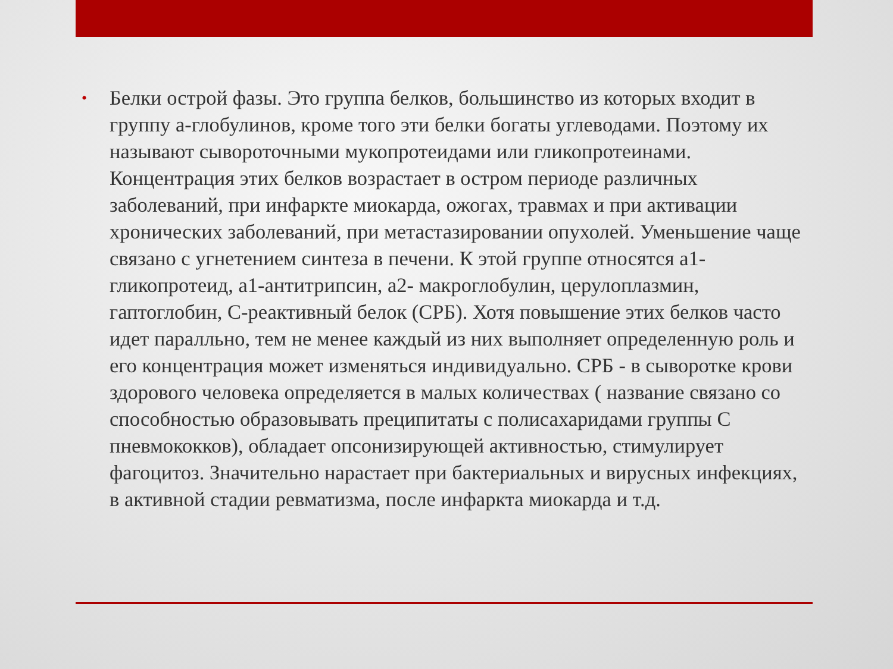•
Белки острой фазы. Это группа белков, большинство из которых входит в группу а-глобулинов, кроме того эти белки богаты углеводами. Поэтому их называют сывороточными мукопротеидами или гликопротеинами. Концентрация этих белков возрастает в остром периоде различных заболеваний, при инфаркте миокарда, ожогах, травмах и при активации хронических заболеваний, при метастазировании опухолей. Уменьшение чаще связано с угнетением синтеза в печени. К этой группе относятся а1-гликопротеид, а1-антитрипсин, а2- макроглобулин, церулоплазмин, гаптоглобин, С-реактивный белок (СРБ). Хотя повышение этих белков часто идет паралльно, тем не менее каждый из них выполняет определенную роль и его концентрация может изменяться индивидуально. СРБ - в сыворотке крови здорового человека определяется в малых количествах ( название связано со способностью образовывать преципитаты с полисахаридами группы С пневмококков), обладает опсонизирующей активностью, стимулирует фагоцитоз. Значительно нарастает при бактериальных и вирусных инфекциях, в активной стадии ревматизма, после инфаркта миокарда и т.д.